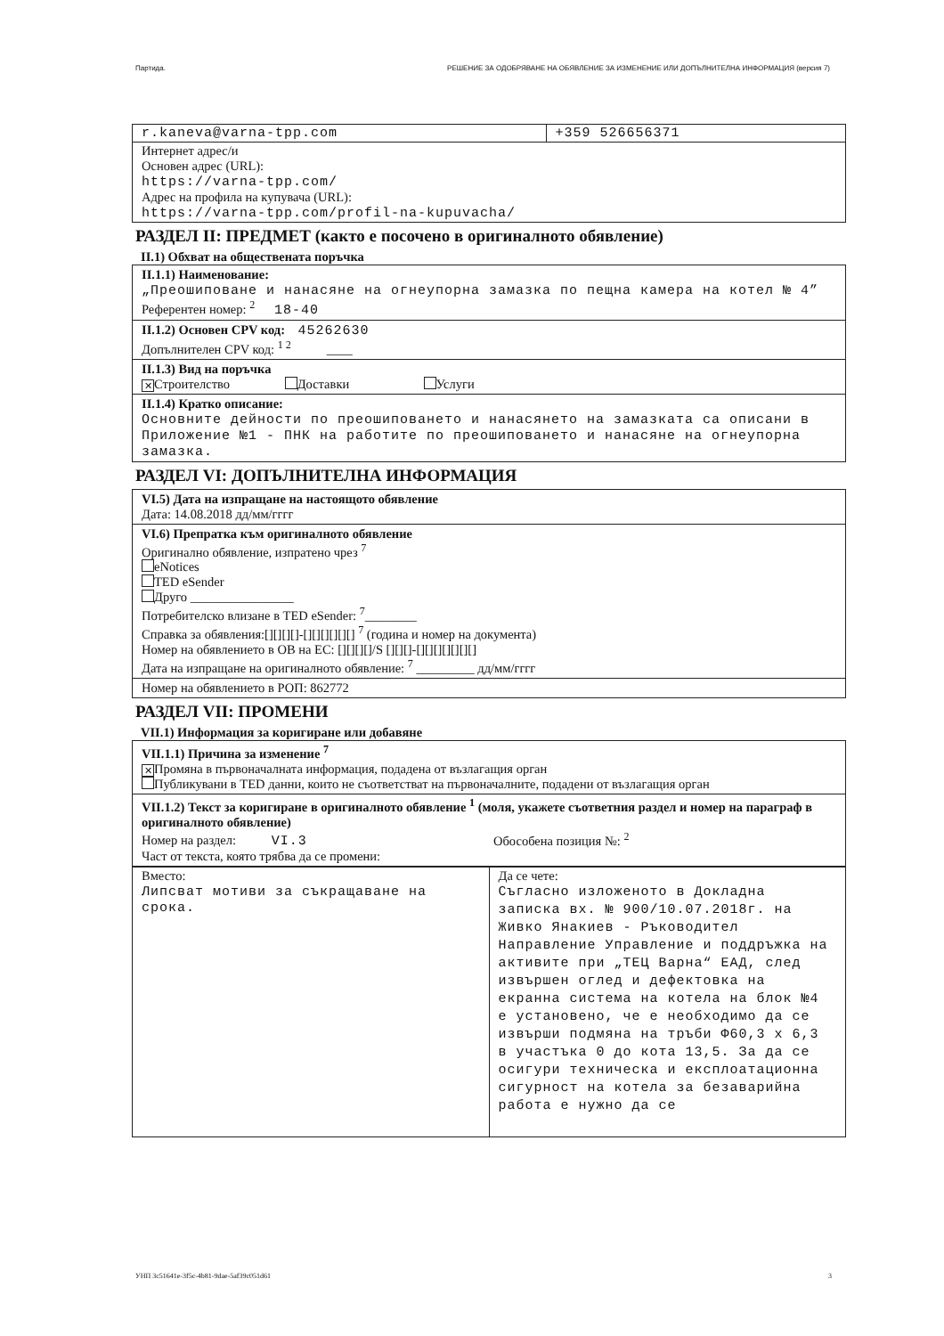Партида. РЕШЕНИЕ ЗА ОДОБРЯВАНЕ НА ОБЯВЛЕНИЕ ЗА ИЗМЕНЕНИЕ ИЛИ ДОПЪЛНИТЕЛНА ИНФОРМАЦИЯ (версия 7)
| r.kaneva@varna-tpp.com | +359 526656371 |
| Интернет адрес/и Основен адрес (URL): https://varna-tpp.com/ Адрес на профила на купувача (URL): https://varna-tpp.com/profil-na-kupuvacha/ | |
РАЗДЕЛ II: ПРЕДМЕТ (както е посочено в оригиналното обявление)
II.1) Обхват на обществената поръчка
II.1.1) Наименование:
„Преошиповане и нанасяне на огнеупорна замазка по пещна камера на котел № 4”
Референтен номер: <sup>2</sup> 18-40
II.1.2) Основен CPV код: 45262630
Допълнителен CPV код: <sup>1 2</sup> ____
II.1.3) Вид на поръчка
✕ Строителство Доставки Услуги
II.1.4) Кратко описание:
Основните дейности по преошиповането и нанасянето на замазката са описани в Приложение №1 - ПНК на работите по преошиповането и нанасяне на огнеупорна замазка.
РАЗДЕЛ VI: ДОПЪЛНИТЕЛНА ИНФОРМАЦИЯ
VI.5) Дата на изпращане на настоящото обявление
Дата: 14.08.2018 дд/мм/гггг
VI.6) Препратка към оригиналното обявление
Оригинално обявление, изпратено чрез <sup>7</sup>
eNotices
TED eSender
Друго ________________
Потребителско влизане в TED eSender: <sup>7</sup>________
Справка за обявления:[][][][]-[][][][][][] <sup>7</sup> (година и номер на документа)
Номер на обявлението в ОВ на ЕС: [][][][]/S [][][]-[][][][][][][]
Дата на изпращане на оригиналното обявление: <sup>7</sup> _________ дд/мм/гггг
Номер на обявлението в РОП: 862772
РАЗДЕЛ VII: ПРОМЕНИ
VII.1) Информация за коригиране или добавяне
VII.1.1) Причина за изменение <sup>7</sup>
✕ Промяна в първоначалната информация, подадена от възлагащия орган
Публикувани в TED данни, които не съответстват на първоначалните, подадени от възлагащия орган
VII.1.2) Текст за коригиране в оригиналното обявление <sup>1</sup> (моля, укажете съответния раздел и номер на параграф в оригиналното обявление)
Номер на раздел: VI.3 Обособена позиция №: <sup>2</sup>
Част от текста, която трябва да се промени:
| Вместо: Липсват мотиви за съкращаване на срока. | Да се чете: Съгласно изложеното в Докладна записка вх. № 900/10.07.2018г. на Живко Янакиев - Ръководител Направление Управление и поддръжка на активите при „ТЕЦ Варна“ ЕАД, след извършен оглед и дефектовка на екранна система на котела на блок №4 е установено, че е необходимо да се извърши подмяна на тръби Ф60,3 х 6,3 в участъка 0 до кота 13,5. За да се осигури техническа и експлоатационна сигурност на котела за безаварийна работа е нужно да се |
УНП 3c51641e-3f5c-4b81-9dae-5af39c051d61 3